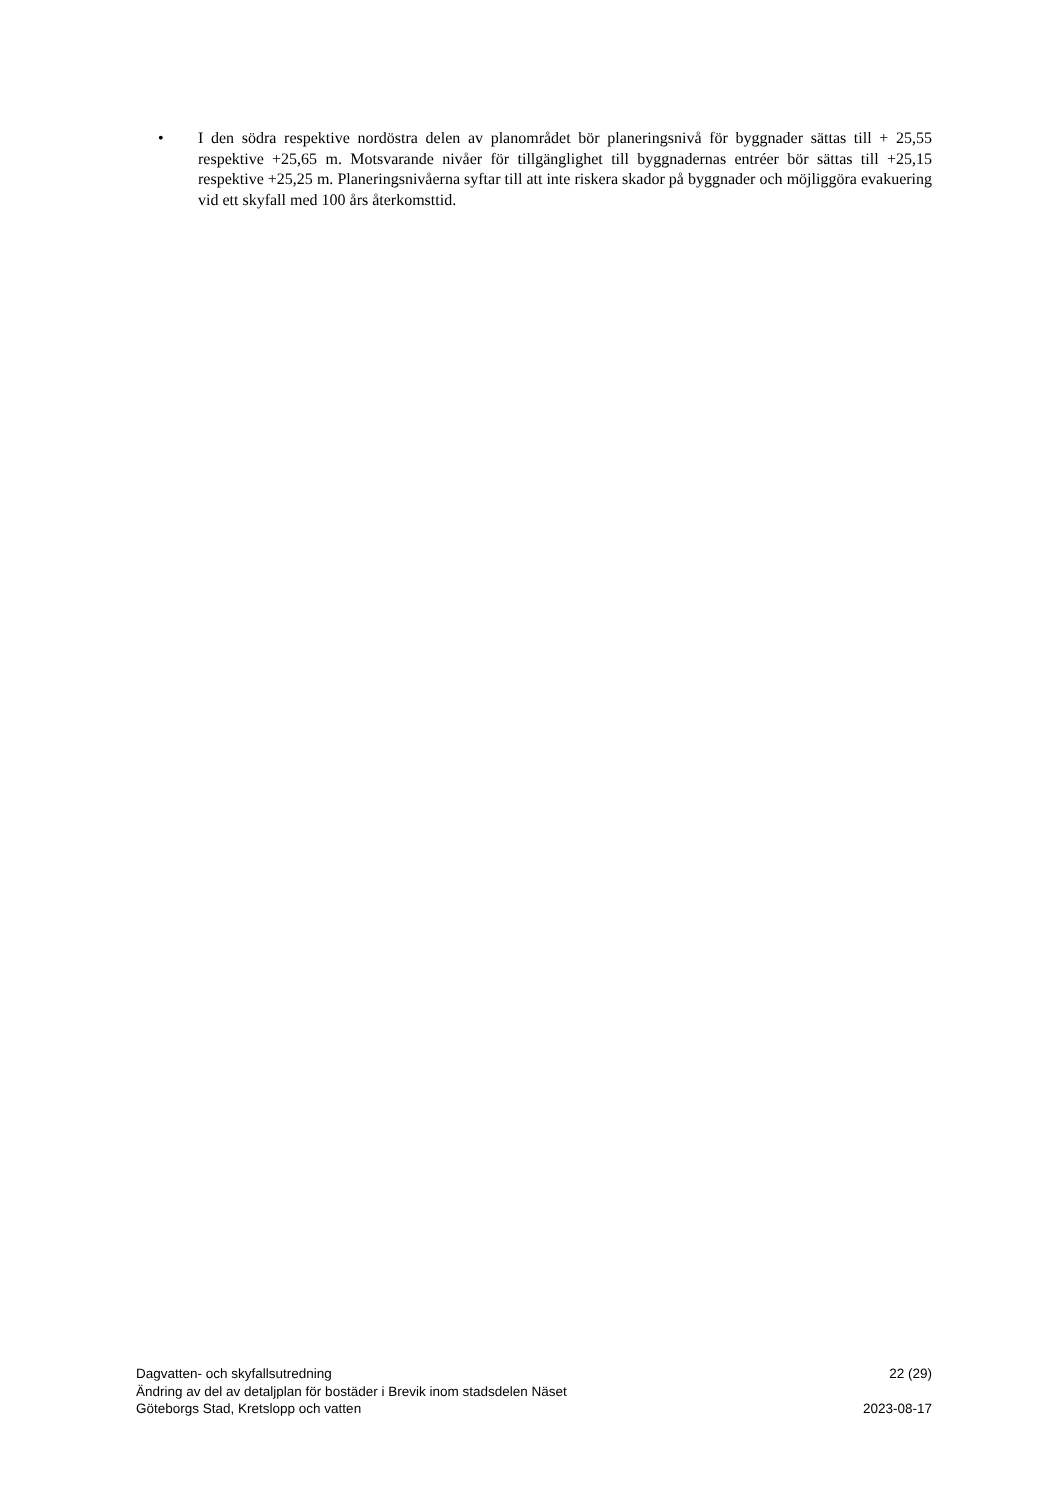• I den södra respektive nordöstra delen av planområdet bör planeringsnivå för byggnader sättas till + 25,55 respektive +25,65 m. Motsvarande nivåer för tillgänglighet till byggnadernas entréer bör sättas till +25,15 respektive +25,25 m. Planeringsnivåerna syftar till att inte riskera skador på byggnader och möjliggöra evakuering vid ett skyfall med 100 års återkomsttid.
Dagvatten- och skyfallsutredning 22 (29)
Ändring av del av detaljplan för bostäder i Brevik inom stadsdelen Näset
Göteborgs Stad, Kretslopp och vatten 2023-08-17